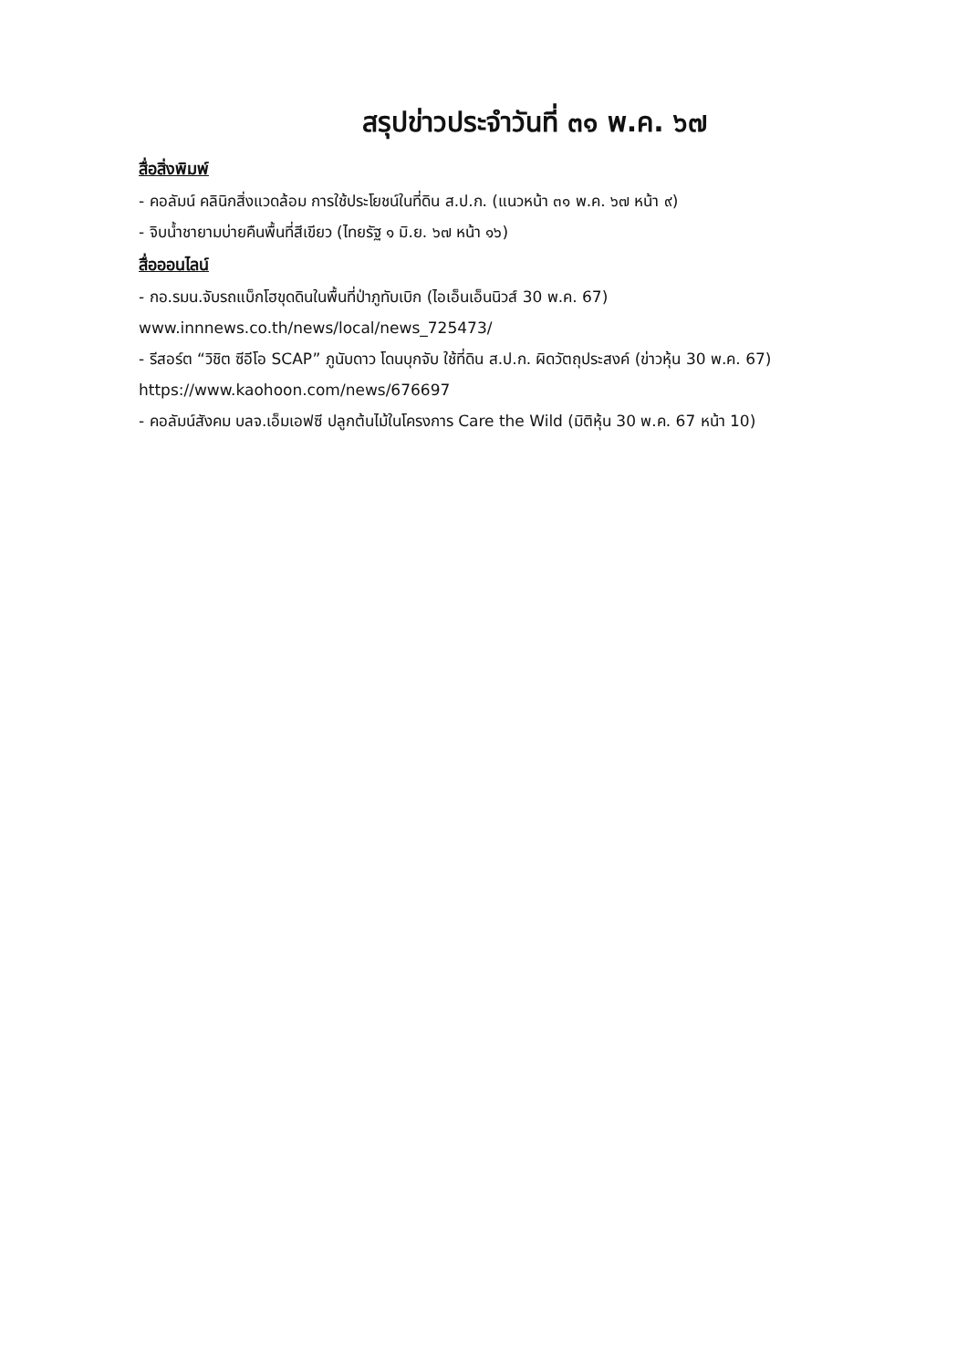สรุปข่าวประจำวันที่ ๓๑ พ.ค. ๖๗
สื่อสิ่งพิมพ์
- คอลัมน์ คลินิกสิ่งแวดล้อม การใช้ประโยชน์ในที่ดิน ส.ป.ก. (แนวหน้า ๓๑ พ.ค. ๖๗ หน้า ๙)
- จิบน้ำชายามบ่ายคืนพื้นที่สีเขียว (ไทยรัฐ ๑ มิ.ย. ๖๗ หน้า ๑๖)
สื่อออนไลน์
- กอ.รมน.จับรถแบ็กโฮขุดดินในพื้นที่ป่าภูทับเบิก (ไอเอ็นเอ็นนิวส์ 30 พ.ค. 67)
www.innnews.co.th/news/local/news_725473/
- รีสอร์ต “วิชิต ซีอีโอ SCAP” ภูนับดาว โดนบุกจับ ใช้ที่ดิน ส.ป.ก. ผิดวัตถุประสงค์ (ข่าวหุ้น 30 พ.ค. 67)
https://www.kaohoon.com/news/676697
- คอลัมน์สังคม บลจ.เอ็มเอฟซี ปลูกต้นไม้ในโครงการ Care the Wild (มิติหุ้น 30 พ.ค. 67 หน้า 10)